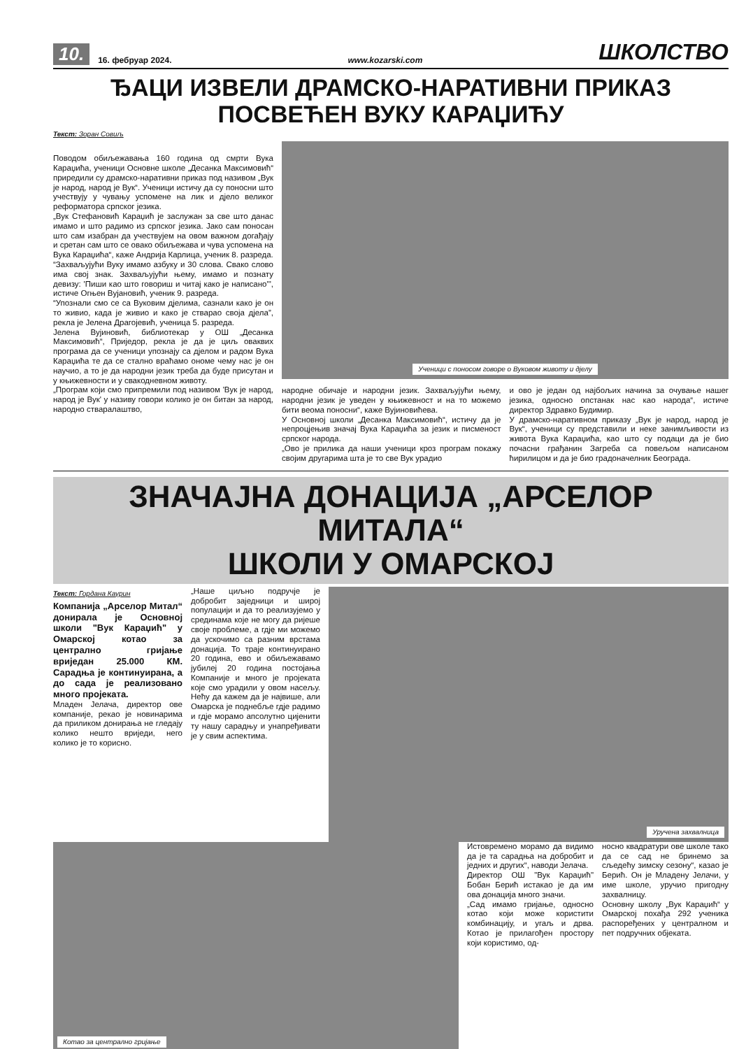10. 16. фебруар 2024. www.kozarski.com ШКОЛСТВО
ЂАЦИ ИЗВЕЛИ ДРАМСКО-НАРАТИВНИ ПРИКАЗ
ПОСВЕЋЕН ВУКУ КАРАЏИЋУ
Текст: Зоран Совиљ
Поводом обиљежавања 160 година од смрти Вука Караџића, ученици Основне школе „Десанка Максимовић“ приредили су драмско-наративни приказ под називом „Вук је народ, народ је Вук“. Ученици истичу да су поносни што учествују у чувању успомене на лик и дјело великог реформатора српског језика.
„Вук Стефановић Караџић је заслужан за све што данас имамо и што радимо из српског језика. Јако сам поносан што сам изабран да учествујем на овом важном догађају и сретан сам што се овако обиљежава и чува успомена на Вука Караџића“, каже Андрија Карлица, ученик 8. разреда.
“Захваљујући Вуку имамо азбуку и 30 слова. Свако слово има свој знак. Захваљујући њему, имамо и познату девизу: 'Пиши као што говориш и читај како је написано'", истиче Огњен Вујановић, ученик 9. разреда.
“Упознали смо се са Вуковим дјелима, сазнали како је он то живио, када је живио и како је стварао своја дјела”, рекла је Јелена Драгојевић, ученица 5. разреда.
Јелена Вујиновић, библиотекар у ОШ „Десанка Максимовић“, Приједор, рекла је да је циљ оваквих програма да се ученици упознају са дјелом и радом Вука Караџића те да се стално враћамо ономе чему нас је он научио, а то је да народни језик треба да буде присутан и у књижевности и у свакодневном животу.
„Програм који смо припремили под називом 'Вук је народ, народ је Вук' у називу говори колико је он битан за народ, народно стваралаштво,
Ученици с поносом говоре о Вуковом животу и дјелу
народне обичаје и народни језик. Захваљујући њему, народни језик је уведен у књижевност и на то можемо бити веома поносни“, каже Вујиновићева.
У Основној школи „Десанка Максимовић“, истичу да је непроцјењив значај Вука Караџића за језик и писменост српског народа.
„Ово је прилика да наши ученици кроз програм покажу својим другарима шта је то све Вук урадио
и ово је један од најбољих начина за очување нашег језика, односно опстанак нас као народа“, истиче директор Здравко Будимир.
У драмско-наративном приказу „Вук је народ, народ је Вук“, ученици су представили и неке занимљивости из живота Вука Караџића, као што су подаци да је био почасни грађанин Загреба са повељом написаном ћирилицом и да је био градоначелник Београда.
ЗНАЧАЈНА ДОНАЦИЈА „АРСЕЛОР МИТАЛА“
ШКОЛИ У ОМАРСКОЈ
Текст: Гордана Каурин
Компанија „Арселор Митал“ донирала је Основној школи "Вук Караџић" у Омарској котао за централно гријање вриједан 25.000 КМ. Сарадња је континуирана, а до сада је реализовано много пројеката.
Младен Јелача, директор ове компаније, рекао је новинарима да приликом донирања не гледају колико нешто вриједи, него колико је то корисно.
„Наше циљно подручје је добробит заједници и широј популацији и да то реализујемо у срединама које не могу да ријеше своје проблеме, а гдје ми можемо да ускочимо са разним врстама донација. То траје континуирано 20 година, ево и обиљежавамо јубилеј 20 година постојања Компаније и много је пројеката које смо урадили у овом насељу. Нећу да кажем да је највише, али Омарска је поднебље гдје радимо и гдје морамо апсолутно цијенити ту нашу сарадњу и унапређивати је у свим аспектима.
Уручена захвалница
Котао за централно гријање
Истовремено морамо да видимо да је та сарадња на добробит и једних и других“, наводи Јелача.
Директор ОШ "Вук Караџић" Бобан Берић истакао је да им ова донација много значи.
„Сад имамо гријање, односно котао који може користити комбинацију, и угаљ и дрва. Котао је прилагођен простору који користимо, од-
носно квадратури ове школе тако да се сад не бринемо за сљедећу зимску сезону“, казао је Берић. Он је Младену Јелачи, у име школе, уручио пригодну захвалницу.
Основну школу „Вук Караџић“ у Омарској похађа 292 ученика распоређених у централном и пет подручних објеката.